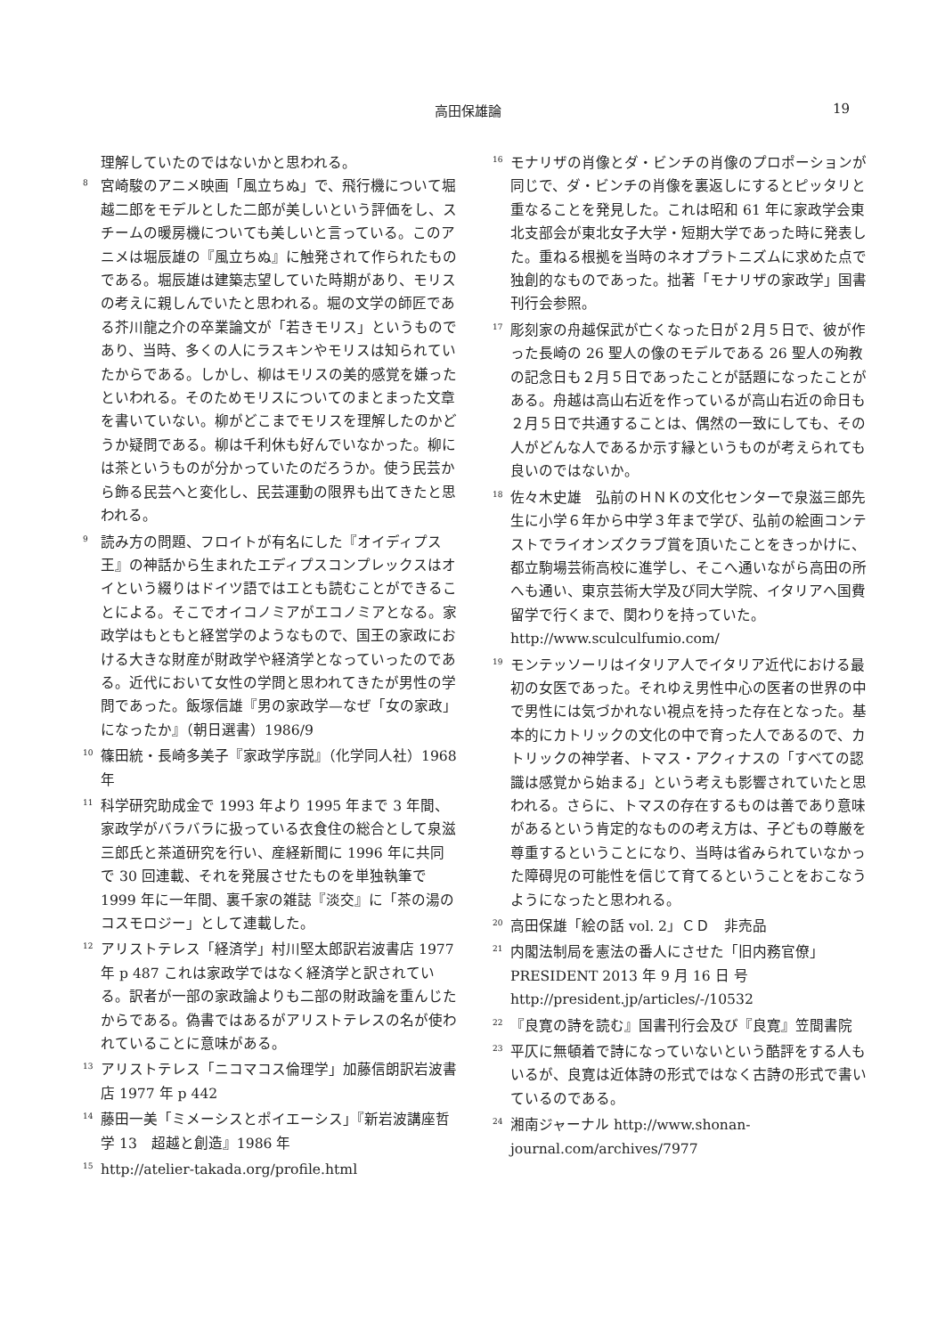高田保雄論 19
理解していたのではないかと思われる。
<sup>8</sup> 宮崎駿のアニメ映画「風立ちぬ」で、飛行機について堀越二郎をモデルとした二郎が美しいという評価をし、スチームの暖房機についても美しいと言っている。このアニメは堀辰雄の『風立ちぬ』に触発されて作られたものである。堀辰雄は建築志望していた時期があり、モリスの考えに親しんでいたと思われる。堀の文学の師匠である芥川龍之介の卒業論文が「若きモリス」というものであり、当時、多くの人にラスキンやモリスは知られていたからである。しかし、柳はモリスの美的感覚を嫌ったといわれる。そのためモリスについてのまとまった文章を書いていない。柳がどこまでモリスを理解したのかどうか疑問である。柳は千利休も好んでいなかった。柳には茶というものが分かっていたのだろうか。使う民芸から飾る民芸へと変化し、民芸運動の限界も出てきたと思われる。
<sup>9</sup> 読み方の問題、フロイトが有名にした『オイディプス王』の神話から生まれたエディプスコンプレックスはオイという綴りはドイツ語ではエとも読むことができることによる。そこでオイコノミアがエコノミアとなる。家政学はもともと経営学のようなもので、国王の家政における大きな財産が財政学や経済学となっていったのである。近代において女性の学問と思われてきたが男性の学問であった。飯塚信雄『男の家政学—なぜ「女の家政」になったか』（朝日選書）1986/9
<sup>10</sup> 篠田統・長崎多美子『家政学序説』（化学同人社）1968 年
<sup>11</sup> 科学研究助成金で 1993 年より 1995 年まで 3 年間、家政学がバラバラに扱っている衣食住の総合として泉滋三郎氏と茶道研究を行い、産経新聞に 1996 年に共同で 30 回連載、それを発展させたものを単独執筆で 1999 年に一年間、裏千家の雑誌『淡交』に「茶の湯のコスモロジー」として連載した。
<sup>12</sup> アリストテレス「経済学」村川堅太郎訳岩波書店 1977 年 p 487 これは家政学ではなく経済学と訳されている。訳者が一部の家政論よりも二部の財政論を重んじたからである。偽書ではあるがアリストテレスの名が使われていることに意味がある。
<sup>13</sup> アリストテレス「ニコマコス倫理学」加藤信朗訳岩波書店 1977 年 p 442
<sup>14</sup> 藤田一美「ミメーシスとポイエーシス」『新岩波講座哲学 13　超越と創造』1986 年
<sup>15</sup> http://atelier-takada.org/profile.html
<sup>16</sup> モナリザの肖像とダ・ビンチの肖像のプロポーションが同じで、ダ・ビンチの肖像を裏返しにするとピッタリと重なることを発見した。これは昭和 61 年に家政学会東北支部会が東北女子大学・短期大学であった時に発表した。重ねる根拠を当時のネオプラトニズムに求めた点で独創的なものであった。拙著「モナリザの家政学」国書刊行会参照。
<sup>17</sup> 彫刻家の舟越保武が亡くなった日が２月５日で、彼が作った長崎の 26 聖人の像のモデルである 26 聖人の殉教の記念日も２月５日であったことが話題になったことがある。舟越は高山右近を作っているが高山右近の命日も２月５日で共通することは、偶然の一致にしても、その人がどんな人であるか示す縁というものが考えられても良いのではないか。
<sup>18</sup> 佐々木史雄　弘前のＨＮＫの文化センターで泉滋三郎先生に小学６年から中学３年まで学び、弘前の絵画コンテストでライオンズクラブ賞を頂いたことをきっかけに、都立駒場芸術高校に進学し、そこへ通いながら高田の所へも通い、東京芸術大学及び同大学院、イタリアへ国費留学で行くまで、関わりを持っていた。http://www.sculculfumio.com/
<sup>19</sup> モンテッソーリはイタリア人でイタリア近代における最初の女医であった。それゆえ男性中心の医者の世界の中で男性には気づかれない視点を持った存在となった。基本的にカトリックの文化の中で育った人であるので、カトリックの神学者、トマス・アクィナスの「すべての認識は感覚から始まる」という考えも影響されていたと思われる。さらに、トマスの存在するものは善であり意味があるという肯定的なものの考え方は、子どもの尊厳を尊重するということになり、当時は省みられていなかった障碍児の可能性を信じて育てるということをおこなうようになったと思われる。
<sup>20</sup> 高田保雄「絵の話 vol. 2」ＣＤ　非売品
<sup>21</sup> 内閣法制局を憲法の番人にさせた「旧内務官僚」PRESIDENT 2013 年 9 月 16 日 号 http://president.jp/articles/-/10532
<sup>22</sup>『良寛の詩を読む』国書刊行会及び『良寛』笠間書院
<sup>23</sup> 平仄に無頓着で詩になっていないという酷評をする人もいるが、良寛は近体詩の形式ではなく古詩の形式で書いているのである。
<sup>24</sup> 湘南ジャーナル http://www.shonan-journal.com/archives/7977